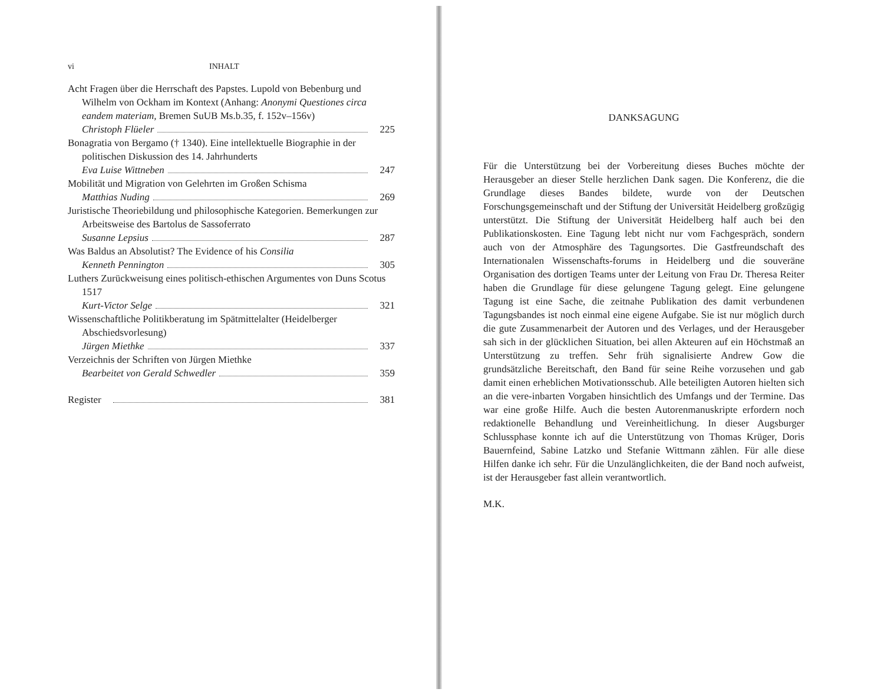vi INHALT
Acht Fragen über die Herrschaft des Papstes. Lupold von Bebenburg und Wilhelm von Ockham im Kontext (Anhang: Anonymi Questiones circa eandem materiam, Bremen SuUB Ms.b.35, f. 152v–156v)
Christoph Flüeler 225
Bonagratia von Bergamo († 1340). Eine intellektuelle Biographie in der politischen Diskussion des 14. Jahrhunderts
Eva Luise Wittneben 247
Mobilität und Migration von Gelehrten im Großen Schisma
Matthias Nuding 269
Juristische Theoriebildung und philosophische Kategorien. Bemerkungen zur Arbeitsweise des Bartolus de Sassoferrato
Susanne Lepsius 287
Was Baldus an Absolutist? The Evidence of his Consilia
Kenneth Pennington 305
Luthers Zurückweisung eines politisch-ethischen Argumentes von Duns Scotus 1517
Kurt-Victor Selge 321
Wissenschaftliche Politikberatung im Spätmittelalter (Heidelberger Abschiedsvorlesung)
Jürgen Miethke 337
Verzeichnis der Schriften von Jürgen Miethke
Bearbeitet von Gerald Schwedler 359
Register 381
DANKSAGUNG
Für die Unterstützung bei der Vorbereitung dieses Buches möchte der Herausgeber an dieser Stelle herzlichen Dank sagen. Die Konferenz, die die Grundlage dieses Bandes bildete, wurde von der Deutschen Forschungsgemeinschaft und der Stiftung der Universität Heidelberg großzügig unterstützt. Die Stiftung der Universität Heidelberg half auch bei den Publikationskosten. Eine Tagung lebt nicht nur vom Fachgespräch, sondern auch von der Atmosphäre des Tagungsortes. Die Gastfreundschaft des Internationalen Wissenschafts-forums in Heidelberg und die souveräne Organisation des dortigen Teams unter der Leitung von Frau Dr. Theresa Reiter haben die Grundlage für diese gelungene Tagung gelegt. Eine gelungene Tagung ist eine Sache, die zeitnahe Publikation des damit verbundenen Tagungsbandes ist noch einmal eine eigene Aufgabe. Sie ist nur möglich durch die gute Zusammenarbeit der Autoren und des Verlages, und der Herausgeber sah sich in der glücklichen Situation, bei allen Akteuren auf ein Höchstmaß an Unterstützung zu treffen. Sehr früh signalisierte Andrew Gow die grundsätzliche Bereitschaft, den Band für seine Reihe vorzusehen und gab damit einen erheblichen Motivationsschub. Alle beteiligten Autoren hielten sich an die vere-inbarten Vorgaben hinsichtlich des Umfangs und der Termine. Das war eine große Hilfe. Auch die besten Autorenmanuskripte erfordern noch redaktionelle Behandlung und Vereinheitlichung. In dieser Augsburger Schlussphase konnte ich auf die Unterstützung von Thomas Krüger, Doris Bauernfeind, Sabine Latzko und Stefanie Wittmann zählen. Für alle diese Hilfen danke ich sehr. Für die Unzulänglichkeiten, die der Band noch aufweist, ist der Herausgeber fast allein verantwortlich.
M.K.